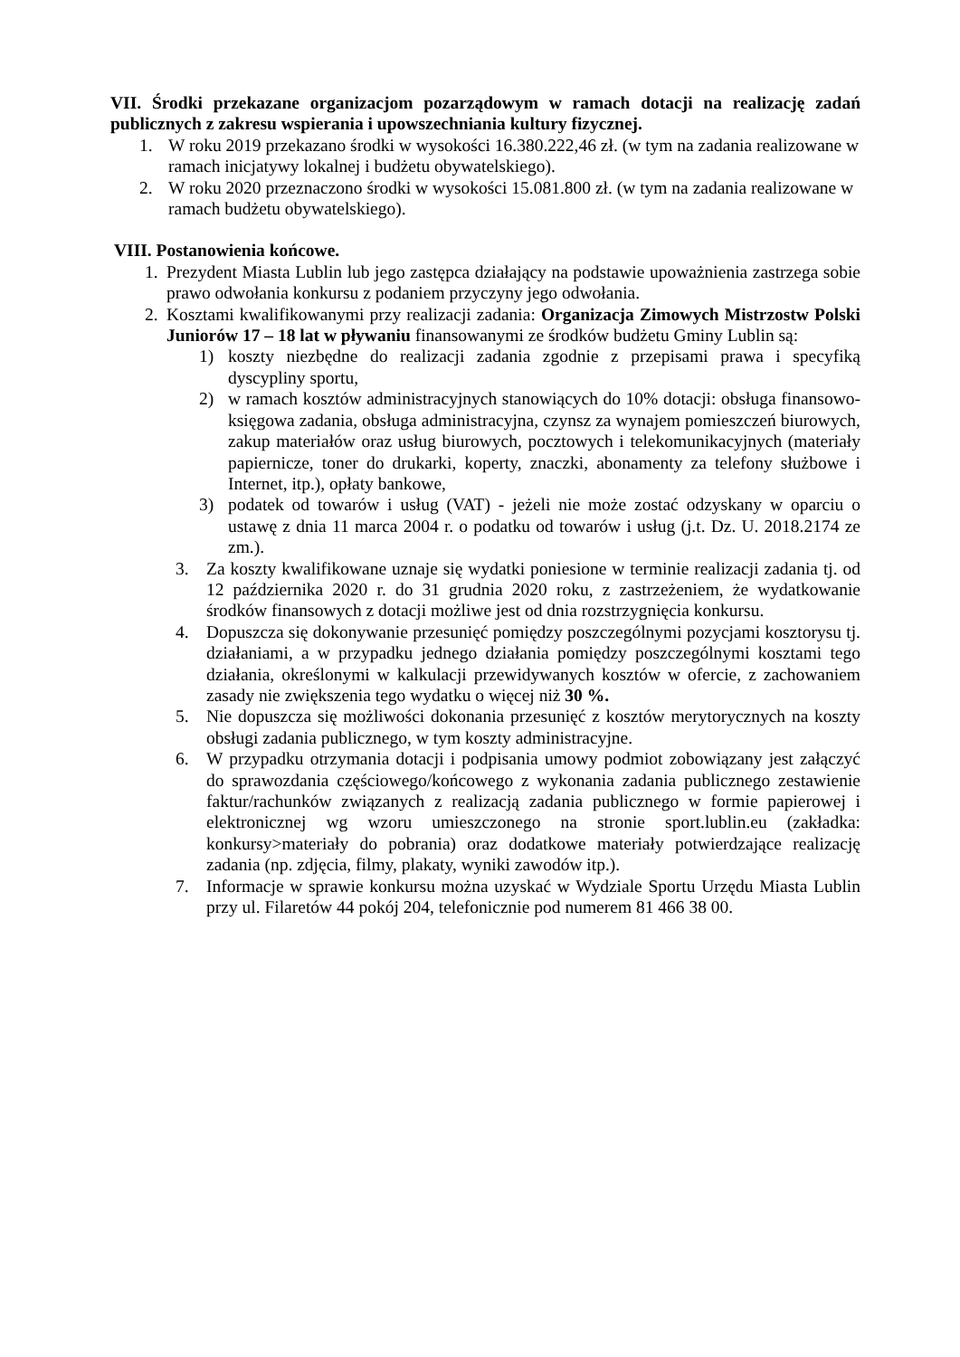VII. Środki przekazane organizacjom pozarządowym w ramach dotacji na realizację zadań publicznych z zakresu wspierania i upowszechniania kultury fizycznej.
1. W roku 2019 przekazano środki w wysokości 16.380.222,46 zł. (w tym na zadania realizowane w ramach inicjatywy lokalnej i budżetu obywatelskiego).
2. W roku 2020 przeznaczono środki w wysokości 15.081.800 zł. (w tym na zadania realizowane w ramach budżetu obywatelskiego).
VIII. Postanowienia końcowe.
1. Prezydent Miasta Lublin lub jego zastępca działający na podstawie upoważnienia zastrzega sobie prawo odwołania konkursu z podaniem przyczyny jego odwołania.
2. Kosztami kwalifikowanymi przy realizacji zadania: Organizacja Zimowych Mistrzostw Polski Juniorów 17 – 18 lat w pływaniu finansowanymi ze środków budżetu Gminy Lublin są:
1) koszty niezbędne do realizacji zadania zgodnie z przepisami prawa i specyfiką dyscypliny sportu,
2) w ramach kosztów administracyjnych stanowiących do 10% dotacji: obsługa finansowo-księgowa zadania, obsługa administracyjna, czynsz za wynajem pomieszczeń biurowych, zakup materiałów oraz usług biurowych, pocztowych i telekomunikacyjnych (materiały papiernicze, toner do drukarki, koperty, znaczki, abonamenty za telefony służbowe i Internet, itp.), opłaty bankowe,
3) podatek od towarów i usług (VAT) - jeżeli nie może zostać odzyskany w oparciu o ustawę z dnia 11 marca 2004 r. o podatku od towarów i usług (j.t. Dz. U. 2018.2174 ze zm.).
3. Za koszty kwalifikowane uznaje się wydatki poniesione w terminie realizacji zadania tj. od 12 października 2020 r. do 31 grudnia 2020 roku, z zastrzeżeniem, że wydatkowanie środków finansowych z dotacji możliwe jest od dnia rozstrzygnięcia konkursu.
4. Dopuszcza się dokonywanie przesunięć pomiędzy poszczególnymi pozycjami kosztorysu tj. działaniami, a w przypadku jednego działania pomiędzy poszczególnymi kosztami tego działania, określonymi w kalkulacji przewidywanych kosztów w ofercie, z zachowaniem zasady nie zwiększenia tego wydatku o więcej niż 30 %.
5. Nie dopuszcza się możliwości dokonania przesunięć z kosztów merytorycznych na koszty obsługi zadania publicznego, w tym koszty administracyjne.
6. W przypadku otrzymania dotacji i podpisania umowy podmiot zobowiązany jest załączyć do sprawozdania częściowego/końcowego z wykonania zadania publicznego zestawienie faktur/rachunków związanych z realizacją zadania publicznego w formie papierowej i elektronicznej wg wzoru umieszczonego na stronie sport.lublin.eu (zakładka: konkursy>materiały do pobrania) oraz dodatkowe materiały potwierdzające realizację zadania (np. zdjęcia, filmy, plakaty, wyniki zawodów itp.).
7. Informacje w sprawie konkursu można uzyskać w Wydziale Sportu Urzędu Miasta Lublin przy ul. Filaretów 44 pokój 204, telefonicznie pod numerem 81 466 38 00.